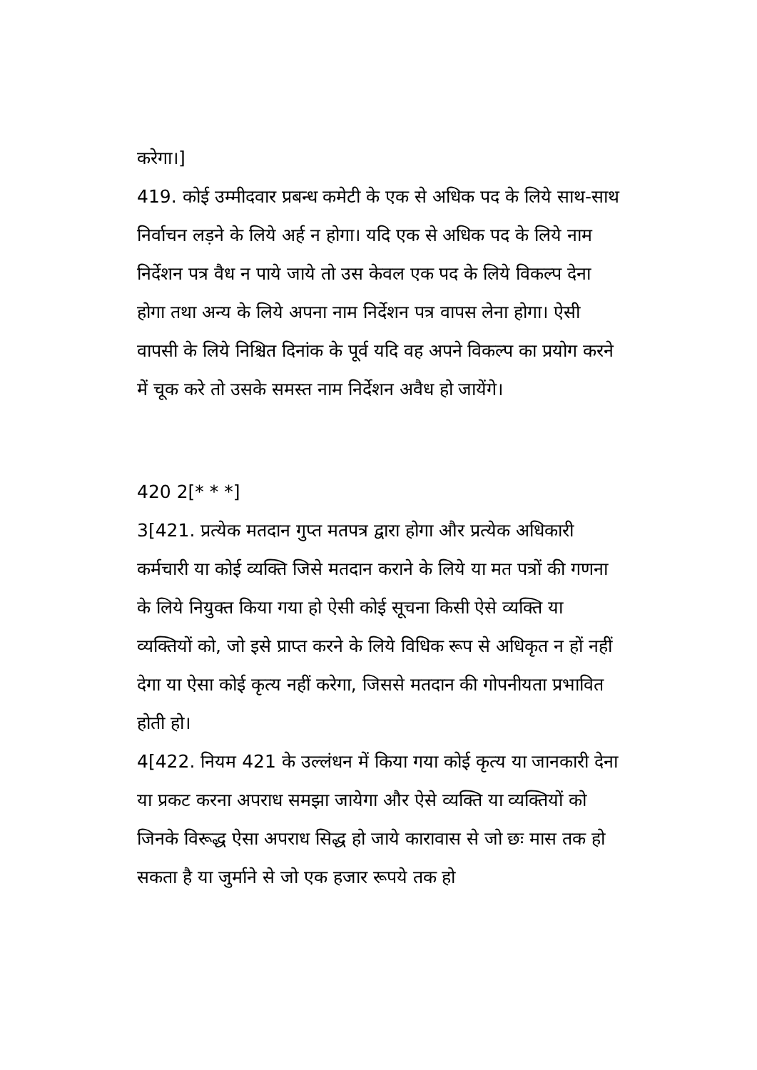करेगा।]
419. कोई उम्मीदवार प्रबन्ध कमेटी के एक से अधिक पद के लिये साथ-साथ निर्वाचन लड़ने के लिये अर्ह न होगा। यदि एक से अधिक पद के लिये नाम निर्देशन पत्र वैध न पाये जाये तो उस केवल एक पद के लिये विकल्प देना होगा तथा अन्य के लिये अपना नाम निर्देशन पत्र वापस लेना होगा। ऐसी वापसी के लिये निश्चित दिनांक के पूर्व यदि वह अपने विकल्प का प्रयोग करने में चूक करे तो उसके समस्त नाम निर्देशन अवैध हो जायेंगे।
420 2[* * *]
3[421. प्रत्येक मतदान गुप्त मतपत्र द्वारा होगा और प्रत्येक अधिकारी कर्मचारी या कोई व्यक्ति जिसे मतदान कराने के लिये या मत पत्रों की गणना के लिये नियुक्त किया गया हो ऐसी कोई सूचना किसी ऐसे व्यक्ति या व्यक्तियों को, जो इसे प्राप्त करने के लिये विधिक रूप से अधिकृत न हों नहीं देगा या ऐसा कोई कृत्य नहीं करेगा, जिससे मतदान की गोपनीयता प्रभावित होती हो।
4[422. नियम 421 के उल्लंधन में किया गया कोई कृत्य या जानकारी देना या प्रकट करना अपराध समझा जायेगा और ऐसे व्यक्ति या व्यक्तियों को जिनके विरूद्ध ऐसा अपराध सिद्ध हो जाये कारावास से जो छः मास तक हो सकता है या जुर्माने से जो एक हजार रूपये तक हो